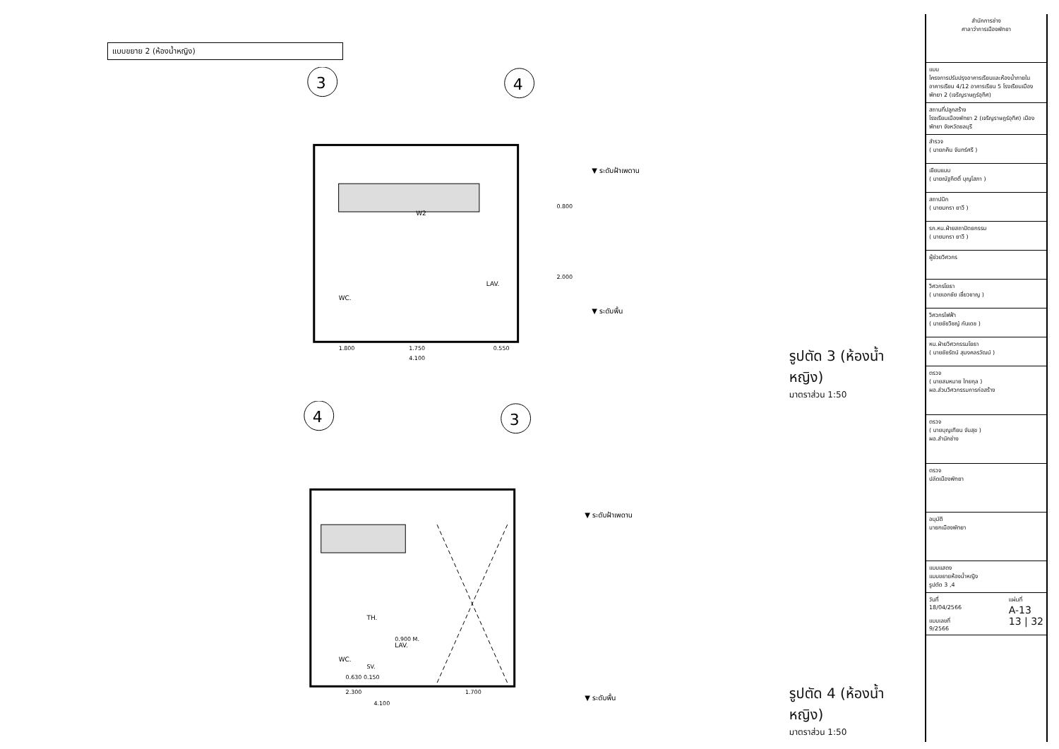แบบขยาย 2 (ห้องน้ำหญิง)
3
4
W2
WC.
LAV.
▼ ระดับฝ้าเพดาน
▼ ระดับพื้น
0.800
2.000
1.800
1.750
0.550
4.100
รูปตัด 3 (ห้องน้ำหญิง)
มาตราส่วน 1:50
4
3
WC.
TH.
LAV.
0.900 M.
SV.
▼ ระดับฝ้าเพดาน
▼ ระดับพื้น
2.300
1.700
4.100
0.630 0.150
รูปตัด 4 (ห้องน้ำหญิง)
มาตราส่วน 1:50
สำนักการช่าง
ศาลาว่าการเมืองพัทยา
แบบ
โครงการปรับปรุงอาคารเรียนและห้องน้ำภายในอาคารเรียน 4/12 อาคารเรียน 5 โรงเรียนเมืองพัทยา 2 (เจริญราษฎร์อุทิศ)
สถานที่ปลูกสร้าง
โรงเรียนเมืองพัทยา 2 (เจริญราษฎร์อุทิศ) เมืองพัทยา จังหวัดชลบุรี
สำรวจ
( นายภคิน จันทร์ศรี )
เขียนแบบ
( นายณัฐกิตติ์ บุญโสภา )
สถาปนิก
( นายมกรา ยาวี )
รก.หน.ฝ่ายสถาปัตยกรรม
( นายมกรา ยาวี )
ผู้ช่วยวิศวกร
วิศวกรโยธา
( นายเอกชัย เชี่ยวชาญ )
วิศวกรไฟฟ้า
( นายชัยวิชญ์ กันเดช )
หน.ฝ่ายวิศวกรรมโยธา
( นายชัยรัตน์ สุมงคลรวัฒน์ )
ตรวจ
( นายสมหมาย ไทยกุล )
ผอ.ส่วนวิศวกรรมการก่อสร้าง
ตรวจ
( นายบุญเทียน จันสุข )
ผอ.สำนักช่าง
ตรวจ
ปลัดเมืองพัทยา
อนุมัติ
นายกเมืองพัทยา
แบบแสดง
แบบขยายห้องน้ำหญิง
รูปตัด 3 ,4
วันที่
18/04/2566
แบบเลขที่
9/2566 แผ่นที่
A-13
13 | 32